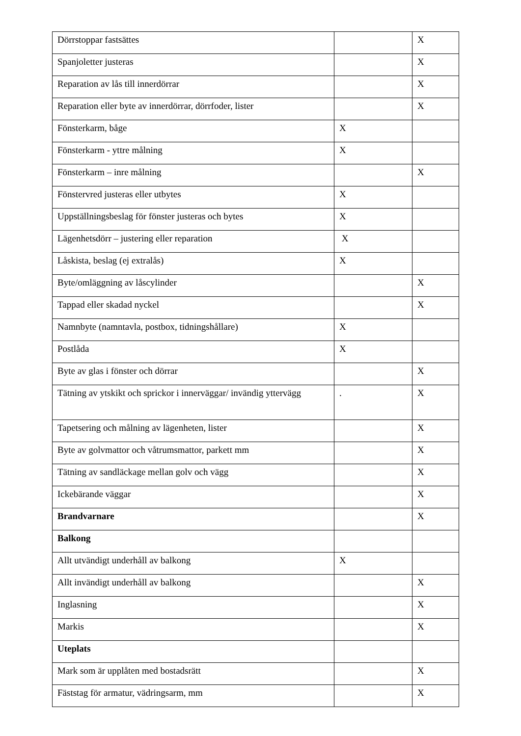| Dörrstoppar fastsättes | | X |
| Spanjoletter justeras | | X |
| Reparation av lås till innerdörrar | | X |
| Reparation eller byte av innerdörrar, dörrfoder, lister | | X |
| Fönsterkarm, båge | X | |
| Fönsterkarm - yttre målning | X | |
| Fönsterkarm – inre målning | | X |
| Fönstervred justeras eller utbytes | X | |
| Uppställningsbeslag för fönster justeras och bytes | X | |
| Lägenhetsdörr – justering eller reparation | X | |
| Låskista, beslag (ej extralås) | X | |
| Byte/omläggning av låscylinder | | X |
| Tappad eller skadad nyckel | | X |
| Namnbyte (namntavla, postbox, tidningshållare) | X | |
| Postlåda | X | |
| Byte av glas i fönster och dörrar | | X |
| Tätning av ytskikt och sprickor i innerväggar/ invändig yttervägg | . | X |
| Tapetsering och målning av lägenheten, lister | | X |
| Byte av golvmattor och våtrumsmattor, parkett mm | | X |
| Tätning av sandläckage mellan golv och vägg | | X |
| Ickebärande väggar | | X |
| Brandvarnare | | X |
| Balkong | | |
| Allt utvändigt underhåll av balkong | X | |
| Allt invändigt underhåll av balkong | | X |
| Inglasning | | X |
| Markis | | X |
| Uteplats | | |
| Mark som är upplåten med bostadsrätt | | X |
| Fäststag för armatur, vädringsarm, mm | | X |